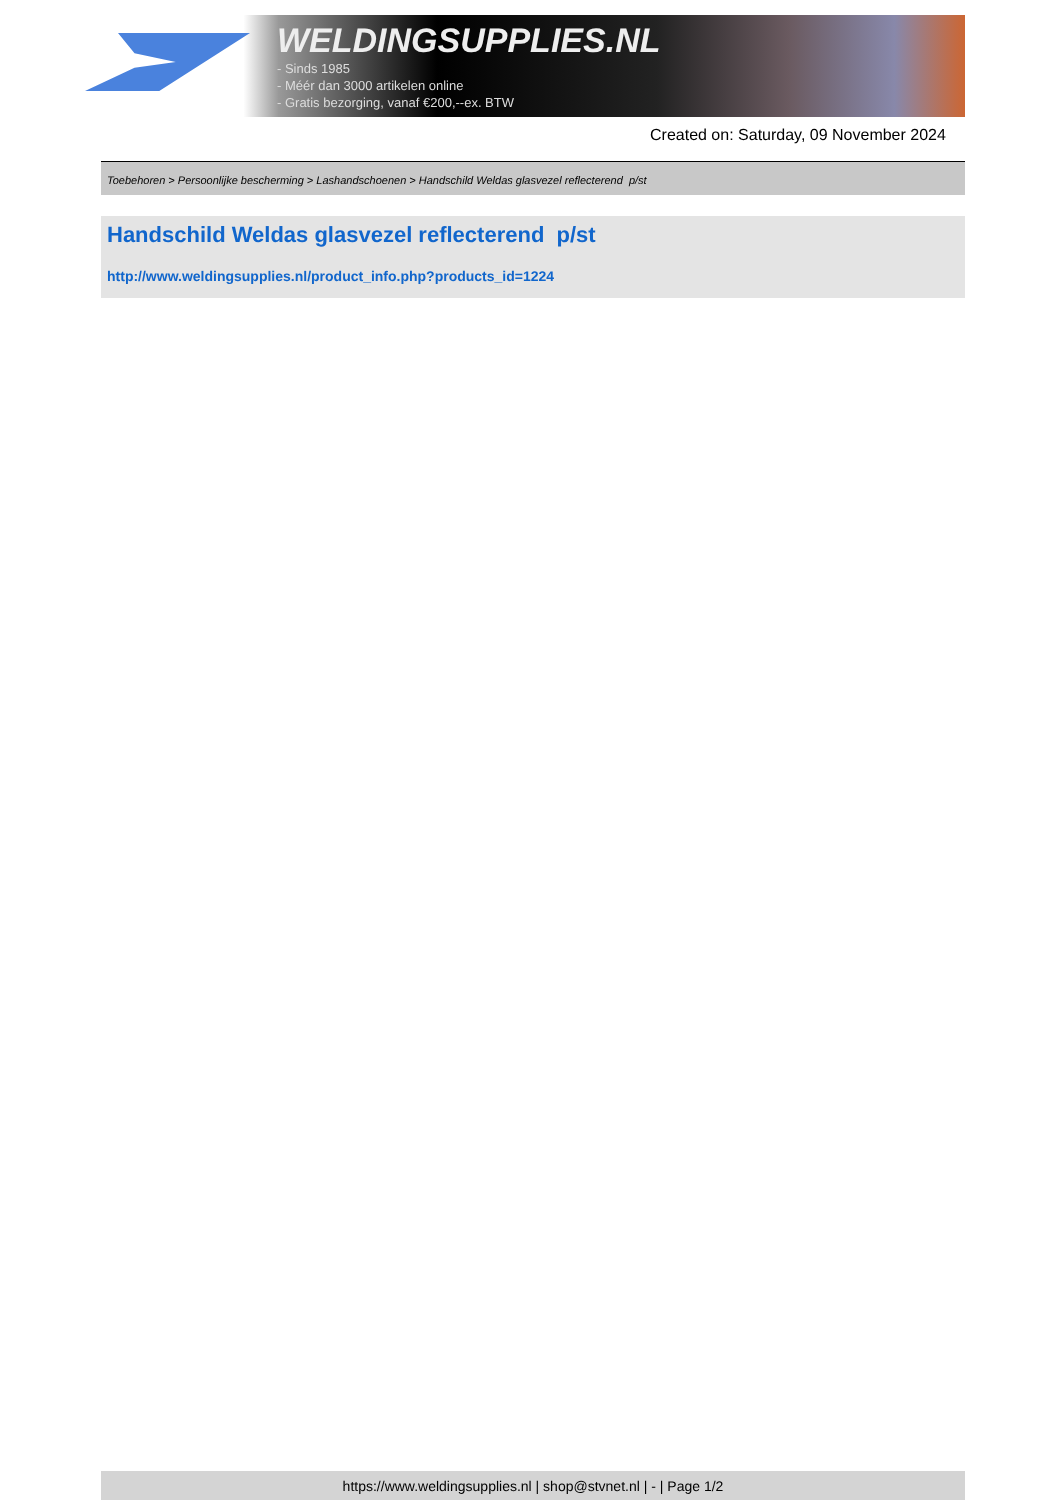WELDINGSUPPLIES.NL
- Sinds 1985
- Méér dan 3000 artikelen online
- Gratis bezorging, vanaf €200,--ex. BTW
Created on: Saturday, 09 November 2024
Toebehoren > Persoonlijke bescherming > Lashandschoenen > Handschild Weldas glasvezel reflecterend p/st
Handschild Weldas glasvezel reflecterend p/st
http://www.weldingsupplies.nl/product_info.php?products_id=1224
https://www.weldingsupplies.nl | shop@stvnet.nl | - | Page 1/2